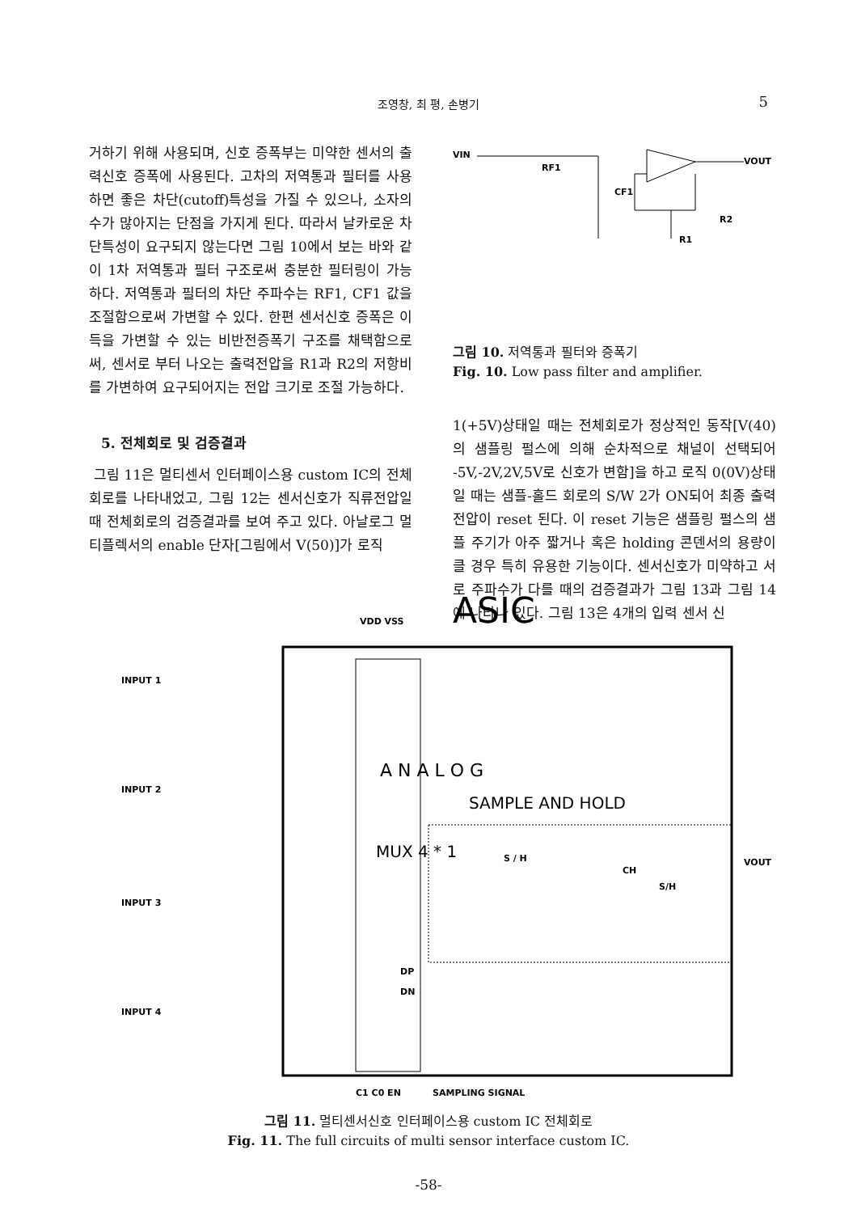조영창, 최 평, 손병기 5
거하기 위해 사용되며, 신호 증폭부는 미약한 센서의 출력신호 증폭에 사용된다. 고차의 저역통과 필터를 사용하면 좋은 차단(cutoff)특성을 가질 수 있으나, 소자의 수가 많아지는 단점을 가지게 된다. 따라서 날카로운 차단특성이 요구되지 않는다면 그림 10에서 보는 바와 같이 1차 저역통과 필터 구조로써 충분한 필터링이 가능하다. 저역통과 필터의 차단 주파수는 RF1, CF1 값을 조절함으로써 가변할 수 있다. 한편 센서신호 증폭은 이득을 가변할 수 있는 비반전증폭기 구조를 채택함으로써, 센서로 부터 나오는 출력전압을 R1과 R2의 저항비를 가변하여 요구되어지는 전압 크기로 조절 가능하다.
5. 전체회로 및 검증결과
그림 11은 멀티센서 인터페이스용 custom IC의 전체회로를 나타내었고, 그림 12는 센서신호가 직류전압일때 전체회로의 검증결과를 보여 주고 있다. 아날로그 멀티플렉서의 enable 단자[그림에서 V(50)]가 로직
VIN
RF1
CF1
R2
R1
VOUT
그림 10. 저역통과 필터와 증폭기
Fig. 10. Low pass filter and amplifier.
1(+5V)상태일 때는 전체회로가 정상적인 동작[V(40)의 샘플링 펄스에 의해 순차적으로 채널이 선택되어 -5V,-2V,2V,5V로 신호가 변함]을 하고 로직 0(0V)상태일 때는 샘플-홀드 회로의 S/W 2가 ON되어 최종 출력전압이 reset 된다. 이 reset 기능은 샘플링 펄스의 샘플 주기가 아주 짧거나 혹은 holding 콘덴서의 용량이 클 경우 특히 유용한 기능이다. 센서신호가 미약하고 서로 주파수가 다를 때의 검증결과가 그림 13과 그림 14에 나타나 있다. 그림 13은 4개의 입력 센서 신
ASIC
VDD VSS
INPUT 1
INPUT 2
INPUT 3
INPUT 4
A N A L O G
SAMPLE AND HOLD
MUX 4 * 1
S / H
S/H
CH
VOUT
DP
DN
C1 C0 EN
SAMPLING SIGNAL
그림 11. 멀티센서신호 인터페이스용 custom IC 전체회로
Fig. 11. The full circuits of multi sensor interface custom IC.
-58-